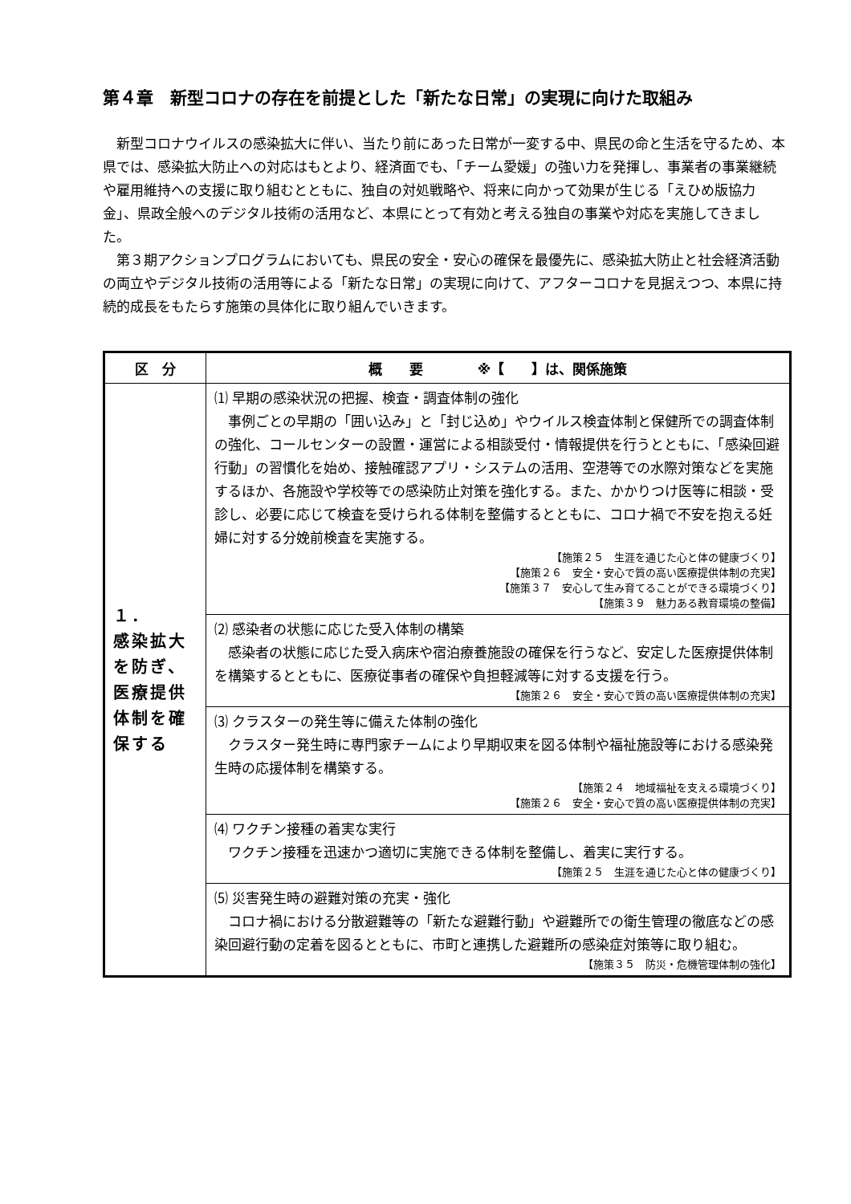第４章　新型コロナの存在を前提とした「新たな日常」の実現に向けた取組み
新型コロナウイルスの感染拡大に伴い、当たり前にあった日常が一変する中、県民の命と生活を守るため、本県では、感染拡大防止への対応はもとより、経済面でも、「チーム愛媛」の強い力を発揮し、事業者の事業継続や雇用維持への支援に取り組むとともに、独自の対処戦略や、将来に向かって効果が生じる「えひめ版協力金」、県政全般へのデジタル技術の活用など、本県にとって有効と考える独自の事業や対応を実施してきました。
第３期アクションプログラムにおいても、県民の安全・安心の確保を最優先に、感染拡大防止と社会経済活動の両立やデジタル技術の活用等による「新たな日常」の実現に向けて、アフターコロナを見据えつつ、本県に持続的成長をもたらす施策の具体化に取り組んでいきます。
| 区 分 | 概 要 ※【 】は、関係施策 |
| --- | --- |
| １． 感染拡大を防ぎ、医療提供体制を確保する | ⑴ 早期の感染状況の把握、検査・調査体制の強化 事例ごとの早期の「囲い込み」と「封じ込め」やウイルス検査体制と保健所での調査体制の強化、コールセンターの設置・運営による相談受付・情報提供を行うとともに、「感染回避行動」の習慣化を始め、接触確認アプリ・システムの活用、空港等での水際対策などを実施するほか、各施設や学校等での感染防止対策を強化する。また、かかりつけ医等に相談・受診し、必要に応じて検査を受けられる体制を整備するとともに、コロナ禍で不安を抱える妊婦に対する分娩前検査を実施する。 【施策２５ 生涯を通じた心と体の健康づくり】 【施策２６ 安全・安心で質の高い医療提供体制の充実】 【施策３７ 安心して生み育てることができる環境づくり】 【施策３９ 魅力ある教育環境の整備】 |
| | ⑵ 感染者の状態に応じた受入体制の構築 感染者の状態に応じた受入病床や宿泊療養施設の確保を行うなど、安定した医療提供体制を構築するとともに、医療従事者の確保や負担軽減等に対する支援を行う。 【施策２６ 安全・安心で質の高い医療提供体制の充実】 |
| | ⑶ クラスターの発生等に備えた体制の強化 クラスター発生時に専門家チームにより早期収束を図る体制や福祉施設等における感染発生時の応援体制を構築する。 【施策２４ 地域福祉を支える環境づくり】 【施策２６ 安全・安心で質の高い医療提供体制の充実】 |
| | ⑷ ワクチン接種の着実な実行 ワクチン接種を迅速かつ適切に実施できる体制を整備し、着実に実行する。 【施策２５ 生涯を通じた心と体の健康づくり】 |
| | ⑸ 災害発生時の避難対策の充実・強化 コロナ禍における分散避難等の「新たな避難行動」や避難所での衛生管理の徹底などの感染回避行動の定着を図るとともに、市町と連携した避難所の感染症対策等に取り組む。 【施策３５ 防災・危機管理体制の強化】 |